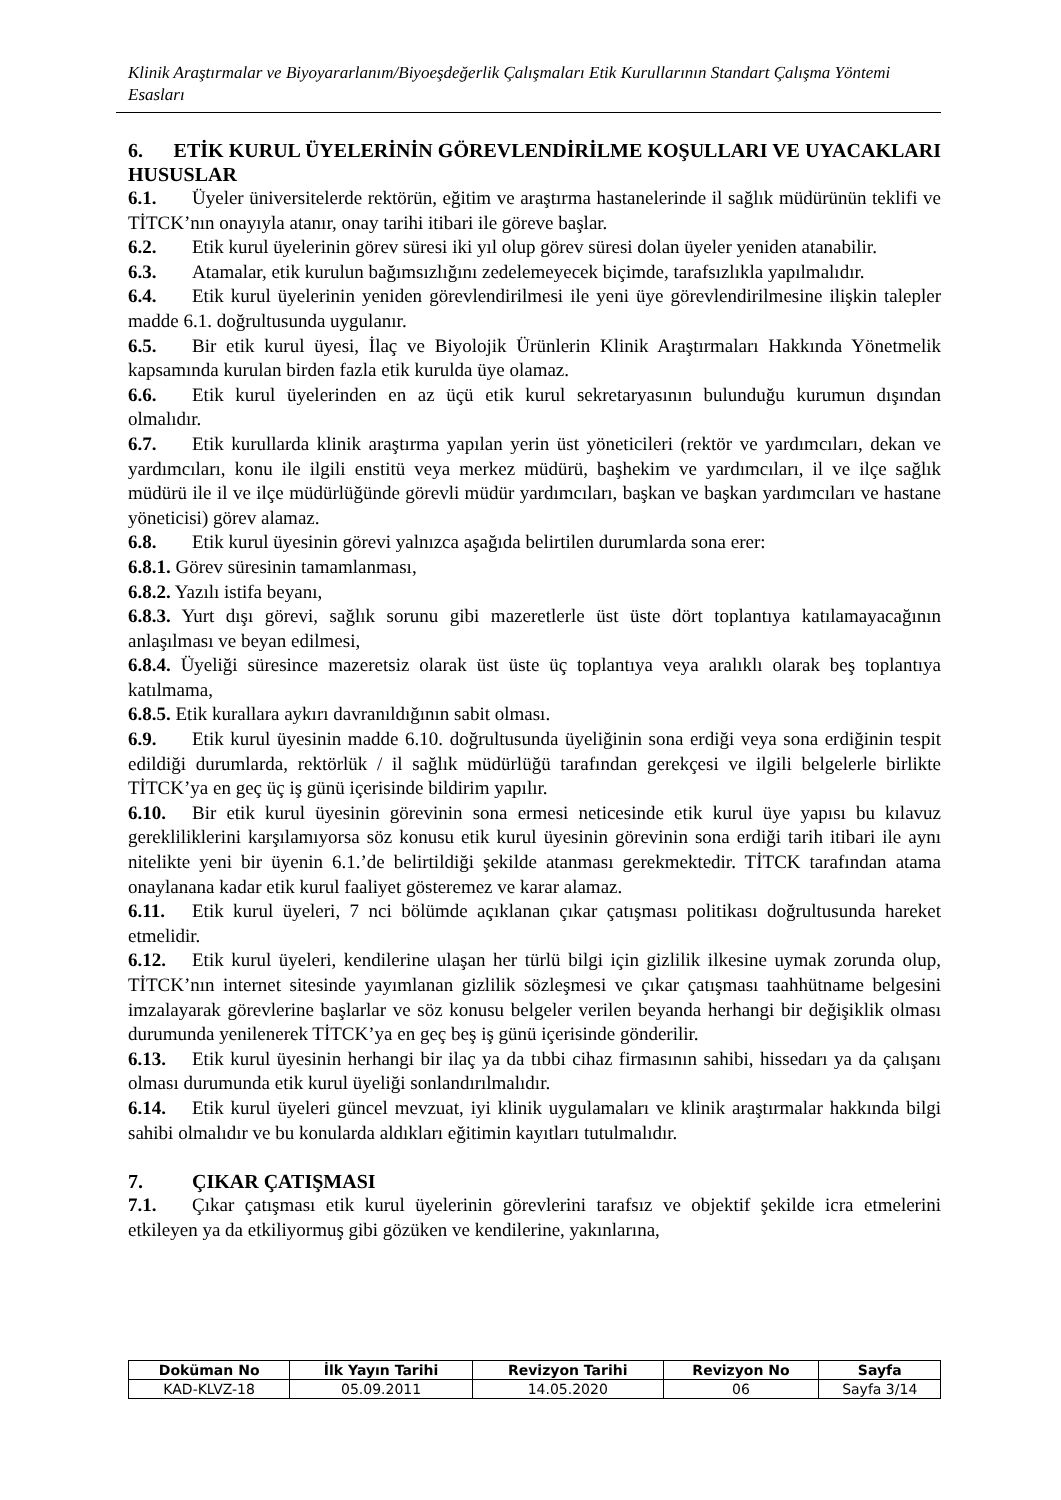Klinik Araştırmalar ve Biyoyararlanım/Biyoeşdeğerlik Çalışmaları Etik Kurullarının Standart Çalışma Yöntemi Esasları
6. ETİK KURUL ÜYELERİNİN GÖREVLENDİRİLME KOŞULLARI VE UYACAKLARI HUSUSLAR
6.1. Üyeler üniversitelerde rektörün, eğitim ve araştırma hastanelerinde il sağlık müdürünün teklifi ve TİTCK’nın onayıyla atanır, onay tarihi itibari ile göreve başlar.
6.2. Etik kurul üyelerinin görev süresi iki yıl olup görev süresi dolan üyeler yeniden atanabilir.
6.3. Atamalar, etik kurulun bağımsızlığını zedelemeyecek biçimde, tarafsızlıkla yapılmalıdır.
6.4. Etik kurul üyelerinin yeniden görevlendirilmesi ile yeni üye görevlendirilmesine ilişkin talepler madde 6.1. doğrultusunda uygulanır.
6.5. Bir etik kurul üyesi, İlaç ve Biyolojik Ürünlerin Klinik Araştırmaları Hakkında Yönetmelik kapsamında kurulan birden fazla etik kurulda üye olamaz.
6.6. Etik kurul üyelerinden en az üçü etik kurul sekretaryasının bulunduğu kurumun dışından olmalıdır.
6.7. Etik kurullarda klinik araştırma yapılan yerin üst yöneticileri (rektör ve yardımcıları, dekan ve yardımcıları, konu ile ilgili enstitü veya merkez müdürü, başhekim ve yardımcıları, il ve ilçe sağlık müdürü ile il ve ilçe müdürlüğünde görevli müdür yardımcıları, başkan ve başkan yardımcıları ve hastane yöneticisi) görev alamaz.
6.8. Etik kurul üyesinin görevi yalnızca aşağıda belirtilen durumlarda sona erer:
6.8.1. Görev süresinin tamamlanması,
6.8.2. Yazılı istifa beyanı,
6.8.3. Yurt dışı görevi, sağlık sorunu gibi mazeretlerle üst üste dört toplantıya katılamayacağının anlaşılması ve beyan edilmesi,
6.8.4. Üyeliği süresince mazeretsiz olarak üst üste üç toplantıya veya aralıklı olarak beş toplantıya katılmama,
6.8.5. Etik kurallara aykırı davranıldığının sabit olması.
6.9. Etik kurul üyesinin madde 6.10. doğrultusunda üyeliğinin sona erdiği veya sona erdiğinin tespit edildiği durumlarda, rektörlük / il sağlık müdürlüğü tarafından gerekçesi ve ilgili belgelerle birlikte TİTCK’ya en geç üç iş günü içerisinde bildirim yapılır.
6.10. Bir etik kurul üyesinin görevinin sona ermesi neticesinde etik kurul üye yapısı bu kılavuz gerekliliklerini karşılamıyorsa söz konusu etik kurul üyesinin görevinin sona erdiği tarih itibari ile aynı nitelikte yeni bir üyenin 6.1.’de belirtildiği şekilde atanması gerekmektedir. TİTCK tarafından atama onaylanana kadar etik kurul faaliyet gösteremez ve karar alamaz.
6.11. Etik kurul üyeleri, 7 nci bölümde açıklanan çıkar çatışması politikası doğrultusunda hareket etmelidir.
6.12. Etik kurul üyeleri, kendilerine ulaşan her türlü bilgi için gizlilik ilkesine uymak zorunda olup, TİTCK’nın internet sitesinde yayımlanan gizlilik sözleşmesi ve çıkar çatışması taahhütname belgesini imzalayarak görevlerine başlarlar ve söz konusu belgeler verilen beyanda herhangi bir değişiklik olması durumunda yenilenerek TİTCK’ya en geç beş iş günü içerisinde gönderilir.
6.13. Etik kurul üyesinin herhangi bir ilaç ya da tıbbi cihaz firmasının sahibi, hissedarı ya da çalışanı olması durumunda etik kurul üyeliği sonlandırılmalıdır.
6.14. Etik kurul üyeleri güncel mevzuat, iyi klinik uygulamaları ve klinik araştırmalar hakkında bilgi sahibi olmalıdır ve bu konularda aldıkları eğitimin kayıtları tutulmalıdır.
7. ÇIKAR ÇATIŞMASI
7.1. Çıkar çatışması etik kurul üyelerinin görevlerini tarafsız ve objektif şekilde icra etmelerini etkileyen ya da etkiliyormuş gibi gözüken ve kendilerine, yakınlarına,
| Doküman No | İlk Yayın Tarihi | Revizyon Tarihi | Revizyon No | Sayfa |
| --- | --- | --- | --- | --- |
| KAD-KLVZ-18 | 05.09.2011 | 14.05.2020 | 06 | Sayfa 3/14 |